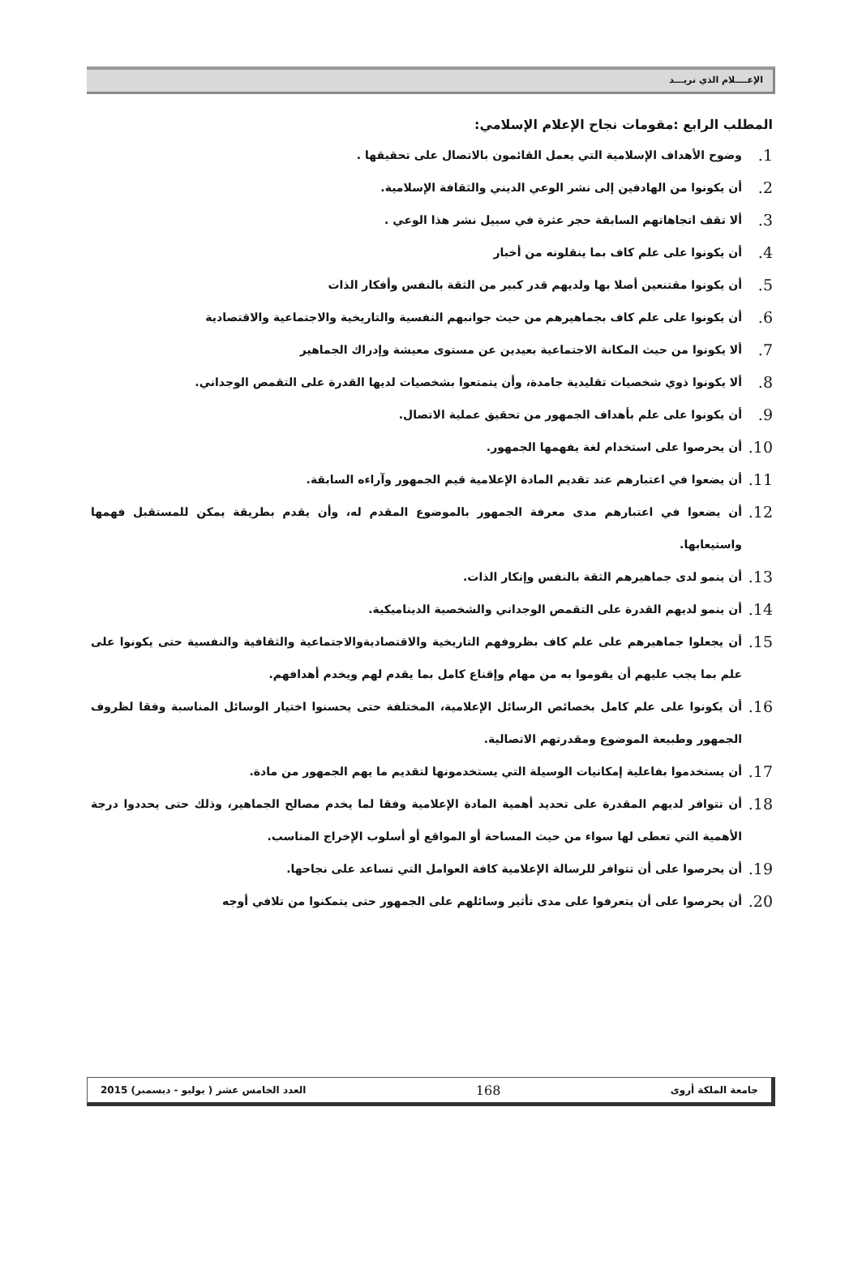الإعــــلام الذي نريـــد
المطلب الرابع :مقومات نجاح الإعلام الإسلامي:
1. وضوح الأهداف الإسلامية التي يعمل القائمون بالاتصال على تحقيقها .
2. أن يكونوا من الهادفين إلى نشر الوعي الديني والثقافة الإسلامية.
3. ألا تقف اتجاهاتهم السابقة حجر عثرة في سبيل نشر هذا الوعي .
4. أن يكونوا على علم كاف بما ينقلونه من أخبار
5. أن يكونوا مقتنعين أصلا بها ولديهم قدر كبير من الثقة بالنفس وأفكار الذات
6. أن يكونوا على علم كاف بجماهيرهم من حيث جوانبهم النفسية والتاريخية والاجتماعية والاقتصادية
7. ألا يكونوا من حيث المكانة الاجتماعية بعيدين عن مستوى معيشة وإدراك الجماهير
8. ألا يكونوا ذوي شخصيات تقليدية جامدة، وأن يتمتعوا بشخصيات لديها القدرة على التقمص الوجداني.
9. أن يكونوا على علم بأهداف الجمهور من تحقيق عملية الاتصال.
10. أن يحرصوا على استخدام لغة يفهمها الجمهور.
11. أن يضعوا في اعتبارهم عند تقديم المادة الإعلامية قيم الجمهور وآراءه السابقة.
12. أن يضعوا في اعتبارهم مدى معرفة الجمهور بالموضوع المقدم له، وأن يقدم بطريقة يمكن للمستقبل فهمها واستيعابها.
13. أن ينمو لدى جماهيرهم الثقة بالنفس وإنكار الذات.
14. أن ينمو لديهم القدرة على التقمص الوجداني والشخصية الديناميكية.
15. أن يجعلوا جماهيرهم على علم كاف بظروفهم التاريخية والاقتصاديةوالاجتماعية والثقافية والنفسية حتى يكونوا على علم بما يجب عليهم أن يقوموا به من مهام وإقناع كامل بما يقدم لهم ويخدم أهدافهم.
16. أن يكونوا على علم كامل بخصائص الرسائل الإعلامية، المختلفة حتى يحسنوا اختيار الوسائل المناسبة وفقا لظروف الجمهور وطبيعة الموضوع ومقدرتهم الاتصالية.
17. أن يستخدموا بفاعلية إمكانيات الوسيلة التي يستخدمونها لتقديم ما يهم الجمهور من مادة.
18. أن تتوافر لديهم المقدرة على تحديد أهمية المادة الإعلامية وفقا لما يخدم مصالح الجماهير، وذلك حتى يحددوا درجة الأهمية التي تعطى لها سواء من حيث المساحة أو المواقع أو أسلوب الإخراج المناسب.
19. أن يحرصوا على أن تتوافر للرسالة الإعلامية كافة العوامل التي تساعد على نجاحها.
20. أن يحرصوا على أن يتعرفوا على مدى تأثير وسائلهم على الجمهور حتى يتمكنوا من تلافي أوجه
جامعة الملكة أروى 168 العدد الخامس عشر ( يوليو - ديسمبر) 2015